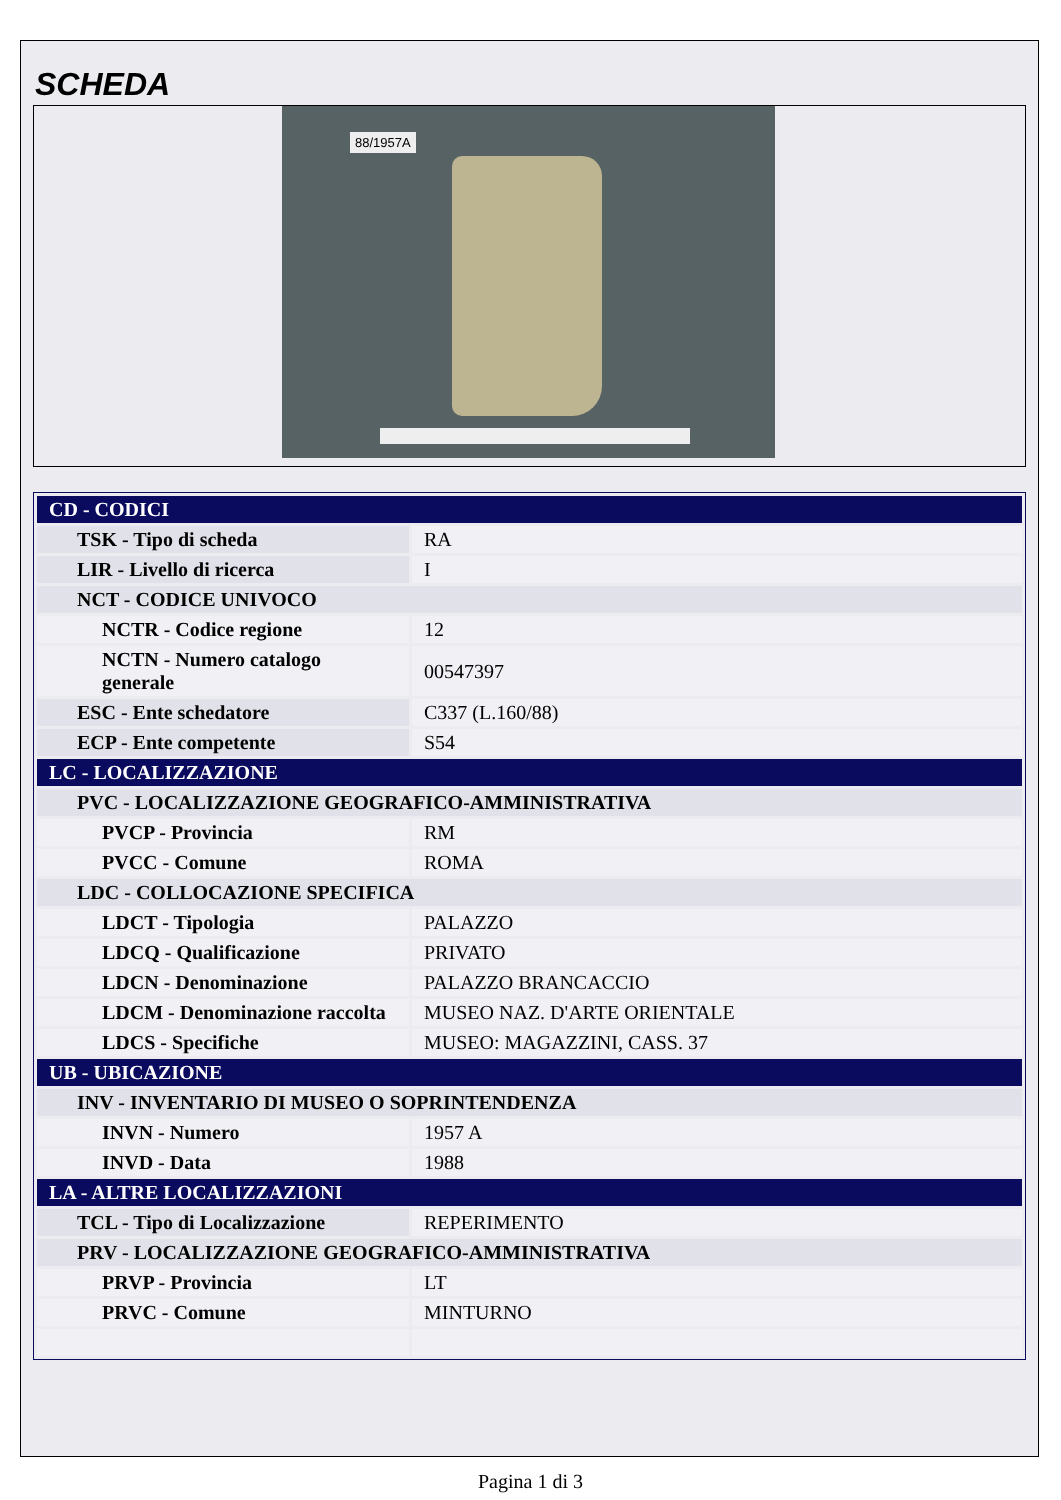SCHEDA
88/1957A
| CD - CODICI | |
| TSK - Tipo di scheda | RA |
| LIR - Livello di ricerca | I |
| NCT - CODICE UNIVOCO | |
| NCTR - Codice regione | 12 |
| NCTN - Numero catalogo generale | 00547397 |
| ESC - Ente schedatore | C337 (L.160/88) |
| ECP - Ente competente | S54 |
| LC - LOCALIZZAZIONE | |
| PVC - LOCALIZZAZIONE GEOGRAFICO-AMMINISTRATIVA | |
| PVCP - Provincia | RM |
| PVCC - Comune | ROMA |
| LDC - COLLOCAZIONE SPECIFICA | |
| LDCT - Tipologia | PALAZZO |
| LDCQ - Qualificazione | PRIVATO |
| LDCN - Denominazione | PALAZZO BRANCACCIO |
| LDCM - Denominazione raccolta | MUSEO NAZ. D'ARTE ORIENTALE |
| LDCS - Specifiche | MUSEO: MAGAZZINI, CASS. 37 |
| UB - UBICAZIONE | |
| INV - INVENTARIO DI MUSEO O SOPRINTENDENZA | |
| INVN - Numero | 1957 A |
| INVD - Data | 1988 |
| LA - ALTRE LOCALIZZAZIONI | |
| TCL - Tipo di Localizzazione | REPERIMENTO |
| PRV - LOCALIZZAZIONE GEOGRAFICO-AMMINISTRATIVA | |
| PRVP - Provincia | LT |
| PRVC - Comune | MINTURNO |
Pagina 1 di 3